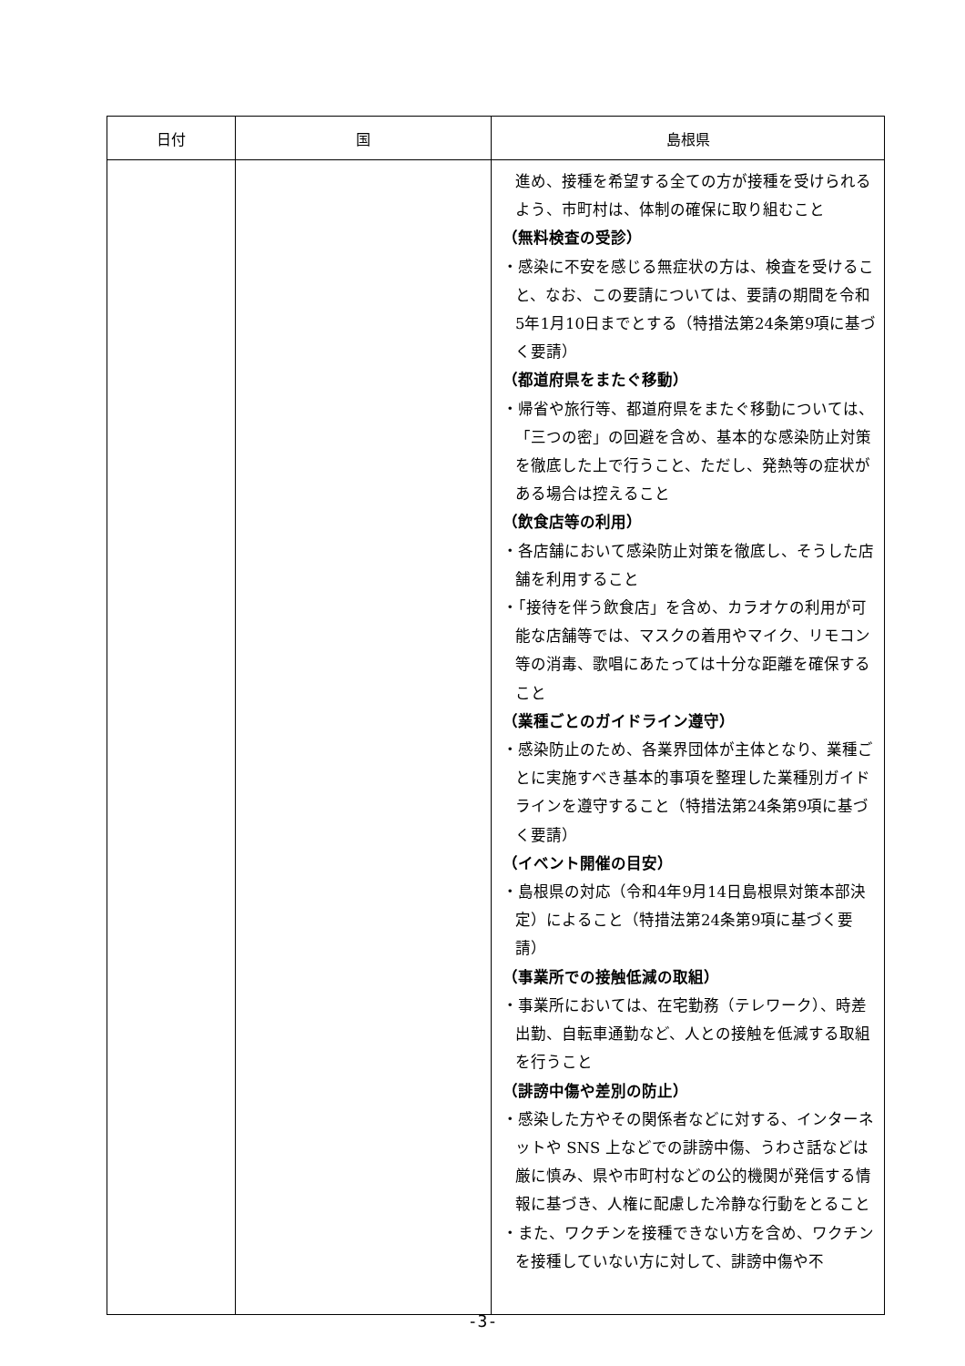| 日付 | 国 | 島根県 |
| --- | --- | --- |
| | | 進め、接種を希望する全ての方が接種を受けられるよう、市町村は、体制の確保に取り組むこと （無料検査の受診） ・感染に不安を感じる無症状の方は、検査を受けること、なお、この要請については、要請の期間を令和5年1月10日までとする（特措法第24条第9項に基づく要請） （都道府県をまたぐ移動） ・帰省や旅行等、都道府県をまたぐ移動については、「三つの密」の回避を含め、基本的な感染防止対策を徹底した上で行うこと、ただし、発熱等の症状がある場合は控えること （飲食店等の利用） ・各店舗において感染防止対策を徹底し、そうした店舗を利用すること ・「接待を伴う飲食店」を含め、カラオケの利用が可能な店舗等では、マスクの着用やマイク、リモコン等の消毒、歌唱にあたっては十分な距離を確保すること （業種ごとのガイドライン遵守） ・感染防止のため、各業界団体が主体となり、業種ごとに実施すべき基本的事項を整理した業種別ガイドラインを遵守すること（特措法第24条第9項に基づく要請） （イベント開催の目安） ・島根県の対応（令和4年9月14日島根県対策本部決定）によること（特措法第24条第9項に基づく要請） （事業所での接触低減の取組） ・事業所においては、在宅勤務（テレワーク）、時差出勤、自転車通勤など、人との接触を低減する取組を行うこと （誹謗中傷や差別の防止） ・感染した方やその関係者などに対する、インターネットや SNS 上などでの誹謗中傷、うわさ話などは厳に慎み、県や市町村などの公的機関が発信する情報に基づき、人権に配慮した冷静な行動をとること ・また、ワクチンを接種できない方を含め、ワクチンを接種していない方に対して、誹謗中傷や不 |
-3-